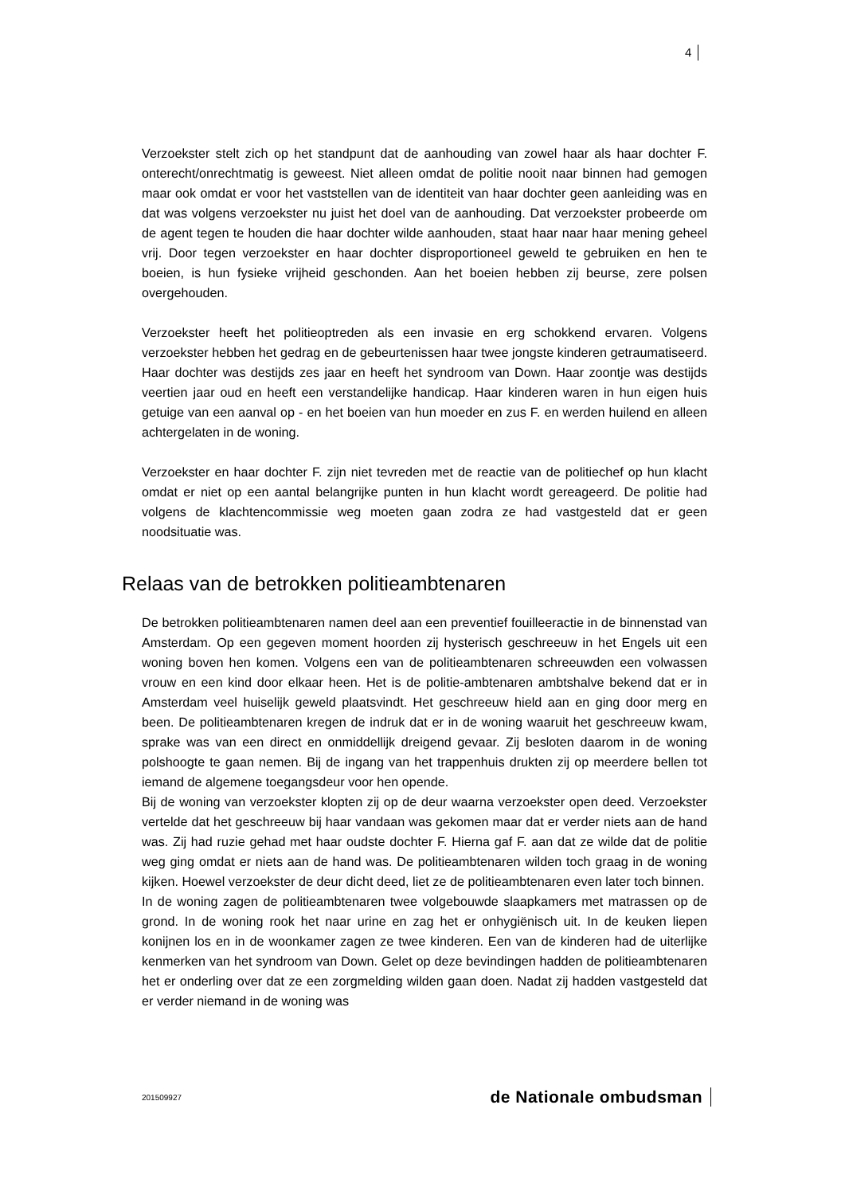4
Verzoekster stelt zich op het standpunt dat de aanhouding van zowel haar als haar dochter F. onterecht/onrechtmatig is geweest. Niet alleen omdat de politie nooit naar binnen had gemogen maar ook omdat er voor het vaststellen van de identiteit van haar dochter geen aanleiding was en dat was volgens verzoekster nu juist het doel van de aanhouding. Dat verzoekster probeerde om de agent tegen te houden die haar dochter wilde aanhouden, staat haar naar haar mening geheel vrij. Door tegen verzoekster en haar dochter disproportioneel geweld te gebruiken en hen te boeien, is hun fysieke vrijheid geschonden. Aan het boeien hebben zij beurse, zere polsen overgehouden.
Verzoekster heeft het politieoptreden als een invasie en erg schokkend ervaren. Volgens verzoekster hebben het gedrag en de gebeurtenissen haar twee jongste kinderen getraumatiseerd. Haar dochter was destijds zes jaar en heeft het syndroom van Down. Haar zoontje was destijds veertien jaar oud en heeft een verstandelijke handicap. Haar kinderen waren in hun eigen huis getuige van een aanval op - en het boeien van hun moeder en zus F. en werden huilend en alleen achtergelaten in de woning.
Verzoekster en haar dochter F. zijn niet tevreden met de reactie van de politiechef op hun klacht omdat er niet op een aantal belangrijke punten in hun klacht wordt gereageerd. De politie had volgens de klachtencommissie weg moeten gaan zodra ze had vastgesteld dat er geen noodsituatie was.
Relaas van de betrokken politieambtenaren
De betrokken politieambtenaren namen deel aan een preventief fouilleeractie in de binnenstad van Amsterdam. Op een gegeven moment hoorden zij hysterisch geschreeuw in het Engels uit een woning boven hen komen. Volgens een van de politieambtenaren schreeuwden een volwassen vrouw en een kind door elkaar heen. Het is de politie-ambtenaren ambtshalve bekend dat er in Amsterdam veel huiselijk geweld plaatsvindt. Het geschreeuw hield aan en ging door merg en been. De politieambtenaren kregen de indruk dat er in de woning waaruit het geschreeuw kwam, sprake was van een direct en onmiddellijk dreigend gevaar. Zij besloten daarom in de woning polshoogte te gaan nemen. Bij de ingang van het trappenhuis drukten zij op meerdere bellen tot iemand de algemene toegangsdeur voor hen opende.
Bij de woning van verzoekster klopten zij op de deur waarna verzoekster open deed. Verzoekster vertelde dat het geschreeuw bij haar vandaan was gekomen maar dat er verder niets aan de hand was. Zij had ruzie gehad met haar oudste dochter F. Hierna gaf F. aan dat ze wilde dat de politie weg ging omdat er niets aan de hand was. De politieambtenaren wilden toch graag in de woning kijken. Hoewel verzoekster de deur dicht deed, liet ze de politieambtenaren even later toch binnen.
In de woning zagen de politieambtenaren twee volgebouwde slaapkamers met matrassen op de grond. In de woning rook het naar urine en zag het er onhygiënisch uit. In de keuken liepen konijnen los en in de woonkamer zagen ze twee kinderen. Een van de kinderen had de uiterlijke kenmerken van het syndroom van Down. Gelet op deze bevindingen hadden de politieambtenaren het er onderling over dat ze een zorgmelding wilden gaan doen. Nadat zij hadden vastgesteld dat er verder niemand in de woning was
201509927 de Nationale ombudsman